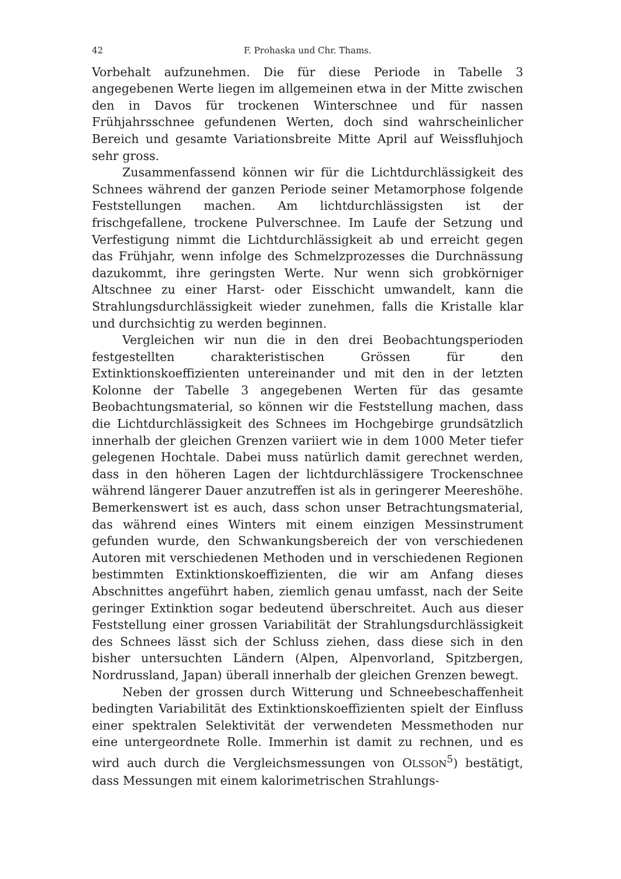42 F. Prohaska und Chr. Thams.
Vorbehalt aufzunehmen. Die für diese Periode in Tabelle 3 angegebenen Werte liegen im allgemeinen etwa in der Mitte zwischen den in Davos für trockenen Winterschnee und für nassen Frühjahrsschnee gefundenen Werten, doch sind wahrscheinlicher Bereich und gesamte Variationsbreite Mitte April auf Weissfluhjoch sehr gross.
Zusammenfassend können wir für die Lichtdurchlässigkeit des Schnees während der ganzen Periode seiner Metamorphose folgende Feststellungen machen. Am lichtdurchlässigsten ist der frischgefallene, trockene Pulverschnee. Im Laufe der Setzung und Verfestigung nimmt die Lichtdurchlässigkeit ab und erreicht gegen das Frühjahr, wenn infolge des Schmelzprozesses die Durchnässung dazukommt, ihre geringsten Werte. Nur wenn sich grobkörniger Altschnee zu einer Harst- oder Eisschicht umwandelt, kann die Strahlungsdurchlässigkeit wieder zunehmen, falls die Kristalle klar und durchsichtig zu werden beginnen.
Vergleichen wir nun die in den drei Beobachtungsperioden festgestellten charakteristischen Grössen für den Extinktionskoeffizienten untereinander und mit den in der letzten Kolonne der Tabelle 3 angegebenen Werten für das gesamte Beobachtungsmaterial, so können wir die Feststellung machen, dass die Lichtdurchlässigkeit des Schnees im Hochgebirge grundsätzlich innerhalb der gleichen Grenzen variiert wie in dem 1000 Meter tiefer gelegenen Hochtale. Dabei muss natürlich damit gerechnet werden, dass in den höheren Lagen der lichtdurchlässigere Trockenschnee während längerer Dauer anzutreffen ist als in geringerer Meereshöhe. Bemerkenswert ist es auch, dass schon unser Betrachtungsmaterial, das während eines Winters mit einem einzigen Messinstrument gefunden wurde, den Schwankungsbereich der von verschiedenen Autoren mit verschiedenen Methoden und in verschiedenen Regionen bestimmten Extinktionskoeffizienten, die wir am Anfang dieses Abschnittes angeführt haben, ziemlich genau umfasst, nach der Seite geringer Extinktion sogar bedeutend überschreitet. Auch aus dieser Feststellung einer grossen Variabilität der Strahlungsdurchlässigkeit des Schnees lässt sich der Schluss ziehen, dass diese sich in den bisher untersuchten Ländern (Alpen, Alpenvorland, Spitzbergen, Nordrussland, Japan) überall innerhalb der gleichen Grenzen bewegt.
Neben der grossen durch Witterung und Schneebeschaffenheit bedingten Variabilität des Extinktionskoeffizienten spielt der Einfluss einer spektralen Selektivität der verwendeten Messmethoden nur eine untergeordnete Rolle. Immerhin ist damit zu rechnen, und es wird auch durch die Vergleichsmessungen von OLSSON<sup>5</sup>) bestätigt, dass Messungen mit einem kalorimetrischen Strahlungs-